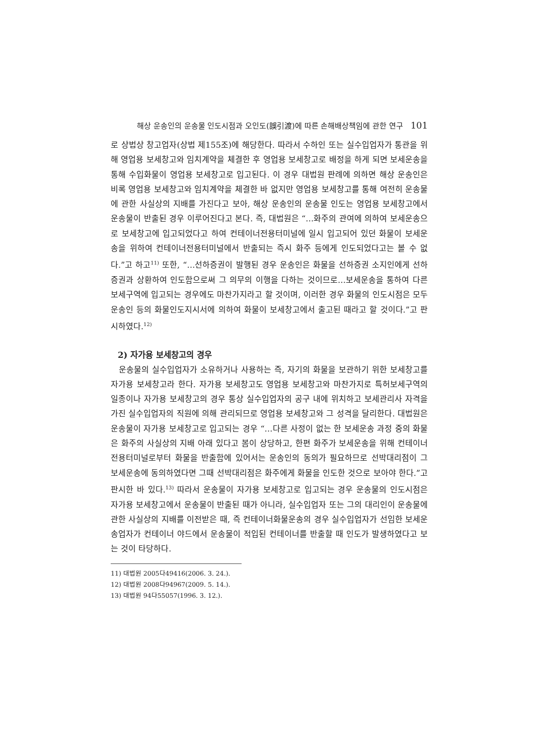해상 운송인의 운송물 인도시점과 오인도(誤引渡)에 따른 손해배상책임에 관한 연구 101
로 상법상 창고업자(상법 제155조)에 해당한다. 따라서 수하인 또는 실수입업자가 통관을 위해 영업용 보세창고와 임치계약을 체결한 후 영업용 보세창고로 배정을 하게 되면 보세운송을 통해 수입화물이 영업용 보세창고로 입고된다. 이 경우 대법원 판례에 의하면 해상 운송인은 비록 영업용 보세창고와 임치계약을 체결한 바 없지만 영업용 보세창고를 통해 여전히 운송물에 관한 사실상의 지배를 가진다고 보아, 해상 운송인의 운송물 인도는 영업용 보세창고에서 운송물이 반출된 경우 이루어진다고 본다. 즉, 대법원은 “…화주의 관여에 의하여 보세운송으로 보세창고에 입고되었다고 하여 컨테이너전용터미널에 일시 입고되어 있던 화물이 보세운송을 위하여 컨테이너전용터미널에서 반출되는 즉시 화주 등에게 인도되었다고는 볼 수 없다.”고 하고<sup>11)</sup> 또한, “…선하증권이 발행된 경우 운송인은 화물을 선하증권 소지인에게 선하증권과 상환하여 인도함으로써 그 의무의 이행을 다하는 것이므로…보세운송을 통하여 다른 보세구역에 입고되는 경우에도 마찬가지라고 할 것이며, 이러한 경우 화물의 인도시점은 모두 운송인 등의 화물인도지시서에 의하여 화물이 보세창고에서 출고된 때라고 할 것이다.”고 판시하였다.<sup>12)</sup>
2) 자가용 보세창고의 경우
운송물의 실수입업자가 소유하거나 사용하는 즉, 자기의 화물을 보관하기 위한 보세창고를 자가용 보세창고라 한다. 자가용 보세창고도 영업용 보세창고와 마찬가지로 특허보세구역의 일종이나 자가용 보세창고의 경우 통상 실수입업자의 공구 내에 위치하고 보세관리사 자격을 가진 실수입업자의 직원에 의해 관리되므로 영업용 보세창고와 그 성격을 달리한다. 대법원은 운송물이 자가용 보세창고로 입고되는 경우 “…다른 사정이 없는 한 보세운송 과정 중의 화물은 화주의 사실상의 지배 아래 있다고 봄이 상당하고, 한편 화주가 보세운송을 위해 컨테이너전용터미널로부터 화물을 반출함에 있어서는 운송인의 동의가 필요하므로 선박대리점이 그 보세운송에 동의하였다면 그때 선박대리점은 화주에게 화물을 인도한 것으로 보아야 한다.”고 판시한 바 있다.<sup>13)</sup> 따라서 운송물이 자가용 보세창고로 입고되는 경우 운송물의 인도시점은 자가용 보세창고에서 운송물이 반출된 때가 아니라, 실수입업자 또는 그의 대리인이 운송물에 관한 사실상의 지배를 이전받은 때, 즉 컨테이너화물운송의 경우 실수입업자가 선임한 보세운송업자가 컨테이너 야드에서 운송물이 적입된 컨테이너를 반출할 때 인도가 발생하였다고 보는 것이 타당하다.
11) 대법원 2005다49416(2006. 3. 24.).
12) 대법원 2008다94967(2009. 5. 14.).
13) 대법원 94다55057(1996. 3. 12.).